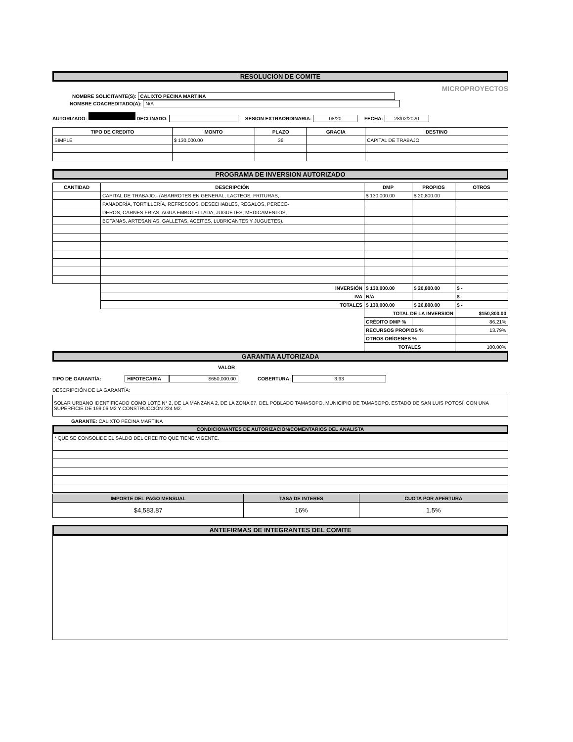RESOLUCION DE COMITE
MICROPROYECTOS
NOMBRE SOLICITANTE(S): CALIXTO PECINA MARTINA
NOMBRE COACREDITADO(A): N/A
AUTORIZADO: DECLINADO: SESION EXTRAORDINARIA: 08/20 FECHA: 28/02/2020
| TIPO DE CREDITO | MONTO | PLAZO | GRACIA | DESTINO |
| --- | --- | --- | --- | --- |
| SIMPLE | $ 130,000.00 | 36 | | CAPITAL DE TRABAJO |
PROGRAMA DE INVERSION AUTORIZADO
| CANTIDAD | DESCRIPCIÓN | DMP | PROPIOS | OTROS |
| --- | --- | --- | --- | --- |
| | CAPITAL DE TRABAJO.- (ABARROTES EN GENERAL, LACTEOS, FRITURAS, | $ 130,000.00 | $ 20,800.00 | |
| | PANADERÍA, TORTILLERÍA, REFRESCOS, DESECHABLES, REGALOS, PERECE- | | | |
| | DEROS, CARNES FRIAS, AGUA EMBOTELLADA, JUGUETES, MEDICAMENTOS, | | | |
| | BOTANAS, ARTESANIAS, GALLETAS, ACEITES, LUBRICANTES Y JUGUETES). | | | |
| | INVERSIÓN | $ 130,000.00 | $ 20,800.00 | $ - |
| | IVA | N/A | | $ - |
| | TOTALES | $ 130,000.00 | $ 20,800.00 | $ - |
| | | TOTAL DE LA INVERSION | | $150,800.00 |
| | | CRÉDITO DMP % | | 86.21% |
| | | RECURSOS PROPIOS % | | 13.79% |
| | | OTROS ORÍGENES % | | |
| | | TOTALES | | 100.00% |
GARANTIA AUTORIZADA
VALOR
TIPO DE GARANTÍA: HIPOTECARIA $650,000.00 COBERTURA: 3.93
DESCRIPCIÓN DE LA GARANTÍA:
SOLAR URBANO IDENTIFICADO COMO LOTE N° 2, DE LA MANZANA 2, DE LA ZONA 07, DEL POBLADO TAMASOPO, MUNICIPIO DE TAMASOPO, ESTADO DE SAN LUIS POTOSÍ, CON UNA SUPERFICIE DE 199.06 M2 Y CONSTRUCCIÓN 224 M2.
GARANTE: CALIXTO PECINA MARTINA
CONDICIONANTES DE AUTORIZACION/COMENTARIOS DEL ANALISTA
| * QUE SE CONSOLIDE EL SALDO DEL CREDITO QUE TIENE VIGENTE. |
| IMPORTE DEL PAGO MENSUAL | TASA DE INTERES | CUOTA POR APERTURA |
| --- | --- | --- |
| $4,583.87 | 16% | 1.5% |
ANTEFIRMAS DE INTEGRANTES DEL COMITE